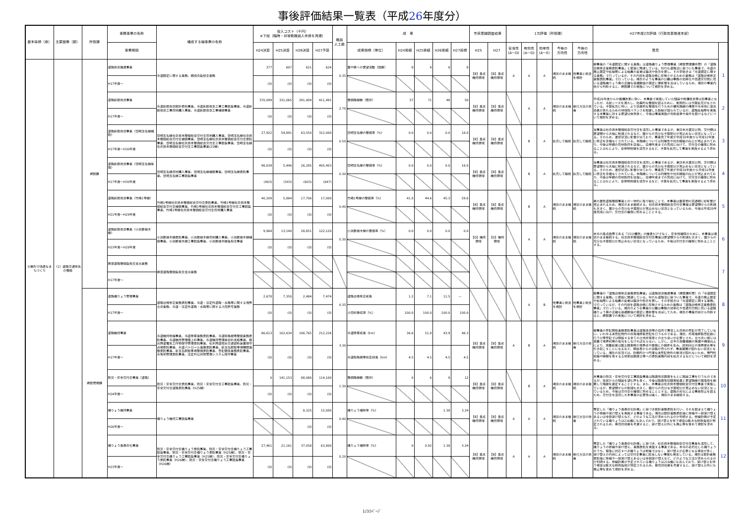事後評価結果一覧表（平成26年度分）
| 基本目標（章） | 主要施策（節） | 所管課 | 事務事業の名称 | 構成する細事業の名称 | 投入コスト（千円） ※下段（臨時・非常勤職員人件費を再掲） | | | | 職員 人工数 | 成 果 | | | | | 市民意識調査結果 | | 1次評価（所管課） | | | | | H27年度2次評価（行政改革推進本部） | | |
| --- | --- | --- | --- | --- | --- | --- | --- | --- | --- | --- | --- | --- | --- | --- | --- | --- | --- | --- | --- | --- | --- | --- | --- | --- |
| | | | 事業期間 | | H24決算 | H25決算 | H26決算 | H27予算 | | 成果指標（単位） | H24実績 | H25実績 | H26実績 | H27目標 | H25 | H27 | 妥当性 (A～D) | 有効性 (A～D) | 効率性 (A～E) | 今後の 方向性 | 今後の 方向性 | 意見 | | |
| ①便利で快適なまちづくり | （1）道路交通体系の整備 | 建設課 | 道路改良推進事業 | 市道認定に関する業務、期成会負担金業務 | 377 | 607 | 621 | 624 | 0.35 | 国や県への要望活動（回数） | 8 | 8 | 8 | 8 | 【B】重点維持領域 | 【B】重点維持領域 | A | A | A | 現状のまま継続 | 他事業と統合を検討 | 細事業の「市道認定に関する業務」は道路橋りょう管理事業（建設管理課所管）の「道路台帳修正業務委託事業」と密接に関連している。何れも道路法に基づいた事業で、市道の廃止認定や拡幅等による幅員の変更は議決や告示を要し、その手続きは「市道認定に関する業務」で行っているが、その内容を道路台帳に反映させるための業務は「道路台帳修正業務委託事業」で行っている。現在のような事業の分離は事務の効率化や普通交付税に用いる道路橋りょう費の正確な基礎数値の算定に悪影響を及ぼしているため、現在の事業内容から判断すると、建設課での実施について検討を求める。 | 1 | |
| | | | H17年度～ | | (0) | (0) | (0) | (0) | | | | | | | | | | | | | | | | |
| | | | 道路新設改良事業 | 市道新設改良設計委託事業、市道新設改良工事工事請負事業、市道新設改良工事用地購入事業、市道新設改良工事補償事業 | 370,099 | 331,065 | 291,409 | 411,491 | 2.70 | 整備路線数（箇所） | 57 | 71 | 48 | 50 | 【B】重点維持領域 | 【B】重点維持領域 | | A | A | 現状のまま継続 | 執行方法の改善 | 平成26年度からの機構改革に伴い、本事業で実施していた舗装や側溝改良等は別事業となったが、市民ニーズを満たし、効果的な整備を図るために、実質的には予算拡充がなされている。予算拡充に伴い、より効果的な整備を行うための優先路線の精査や市全体に波及効果が表れるための地域性バランスを配慮した取組が図られているが、道路拡幅等を実施する本事業に対する要望は依然多く、今後は事業実施の判断基準や条件を設けるなどについて検討を求める。 | 2 | |
| | | | H17年度～ | | (0) | (0) | (0) | (0) | | | | | | | | | | | | | | | | |
| | | | 道路新設改良事業（岱明玉名線補助） | 岱明玉名線社会資本整備総合交付金用地購入事業、岱明玉名線社会資本整備総合交付金補償事業、岱明玉名線社会資本整備総合交付金委託事業、岱明玉名線社会資本整備総合交付金工事請負事業、岱明玉名線社会資本整備総合交付金工事請負事業(25繰) | 27,922 | 54,891 | 63,550 | 312,000 | 0.50 | 岱明玉名線の整備率（%） | 0.0 | 0.0 | 0.0 | 18.0 | 【B】重点維持領域 | 【B】重点維持領域 | | B | A | 拡充して継続 | 拡充して継続 | 当事業は社会資本整備総合交付金を活用した事業であるが、東日本大震災以降、交付額は要望額から大幅に削減されるなど、国からの充分な予算配分が見込めない状況となっている。そのため、進捗状況に影響が出ており、事業完了年度が平成30年度から平成32年度に修正を余儀なくされている。本路線については利便性や社会機能の向上が見込まれており、今後は早期の用地取得を目指し、目標年度までの完成に向けて、交付金の確保に努めることはもとより、合併特例債を活用するなど、予算を拡充して事業を実施するよう求める。 | 3 | |
| | | | H17年度～H30年度 | | (0) | (0) | (0) | (0) | | | | | | | | | | | | | | | | |
| | | | 道路新設改良事業（岱明玉名線単独） | 岱明玉名線用地購入事業、岱明玉名線補償事業、岱明玉名線委託事業、岱明玉名線工事請負事業 | 96,639 | 5,446 | 26,285 | 405,403 | 0.30 | 岱明玉名線の整備率（%） | 0.0 | 0.0 | 0.0 | 18.0 | 【B】重点維持領域 | 【B】重点維持領域 | | B | A | 拡充して継続 | 拡充して継続 | 当事業は社会資本整備総合交付金を活用した事業であるが、東日本大震災以降、交付額は要望額から大幅に削減されるなど、国からの充分な予算配分が見込めない状況となっている。そのため、進捗状況に影響が出ており、事業完了年度が平成30年度から平成32年度に修正を余儀なくされている。本路線については利便性や社会機能の向上が見込まれており、今後は早期の用地取得を目指し、目標年度までの完成に向けて、交付金の確保に努めることはもとより、合併特例債を活用するなど、予算を拡充して事業を実施するよう求める。 | 4 | |
| | | | H17年度～H30年度 | | (463) | (543) | (603) | (647) | | | | | | | | | | | | | | | | |
| | | | 道路新設改良事業（竹崎1号線） | 竹崎1号線社会資本整備総合交付金委託事業、竹崎1号線社会資本整備総合交付金補償事業、竹崎1号線社会資本整備総合交付金工事請負事業、竹崎1号線社会資本整備総合交付金用地購入事業 | 40,209 | 5,884 | 17,706 | 17,000 | 0.40 | 竹崎1号線の整備率（%） | 41.0 | 44.6 | 45.3 | 59.6 | 【B】重点維持領域 | 【B】重点維持領域 | | B | A | 現状のまま継続 | 現状のまま継続 | 県の農免道路整備事業との一体的に取り組むことで、本事業は農産物の流通網に好影響が見込まれるため、現状のまま継続する。社会資本整備総合交付金事業は要望額からの削減も大きく、国からの充分な予算配分が見込めない状況となっているため、今後は平成29年度完成に向け、交付金の確保に努めることとする。 | 5 | |
| | | | H21年度～H29年度 | | (0) | (0) | (0) | (0) | | | | | | | | | | | | | | | | |
| | | | 道路新設改良事業（小浜繁根木線） | 小浜繁根木線委託事業、小浜繁根木線用地購入事業、小浜繁根木線補償事業、小浜繁根木線工事請負事業、小浜繁根木線負担金事業 | 9,964 | 13,140 | 28,851 | 122,120 | 0.30 | 小浜繁根木線の整備率（%） | 0.0 | 0.0 | 0.0 | 0.0 | 【D】維持領域 | 【D】維持領域 | | A | A | 現状のまま継続 | 現状のまま継続 | 本市の重点施策である「15分構想」の推進だけでなく、安全性確保のために、本事業は現状のまま継続する。社会資本整備総合交付金事業は要望額からの削減も大きく、国からの充分な予算配分が見込めない状況となっているため、今後は交付金の確保に努めることとする。 | 6 | |
| | | | H23年度～H28年度 | | (0) | (0) | (0) | (0) | | | | | | | | | | | | | | | | |
| | | | 県営道路整備負担金支出業務 | 県営道路整備負担金支出業務 | | | | | | | | | | | | | | | | | | | 7 | |
| | | | H17年度～ | | | | | | | | | | | | | | | | | | | | | |
| | | 建設管理課 | 道路橋りょう管理事業 | 道路台帳修正業務委託事業、市道・法定外道路・水路等に関する境界立会業務、市道・法定外道路・水路等に関する占用許可業務 | 2,678 | 7,350 | 2,484 | 7,474 | 0.35 | 道路台帳修正延長 | 1.2 | 7.1 | 11.5 | — | | | | A | B | 他事業と統合を検討 | 他事業と統合を検討 | 細事業の「道路台帳修正業務委託事業」は道路改良推進事業（建設課所管）の「市道認定に関する業務」と密接に関連している。何れも道路法に基づいた事業で、市道の廃止認定や拡幅等による幅員の変更は議決や告示を要し、その手続きは「市道認定に関する業務」で行っているが、その内容を道路台帳に反映させるための業務は「道路台帳修正業務委託事業」で行っている。現在のような事業の分離は事務の効率化や普通交付税に用いる道路橋りょう費の正確な基礎数値の算定に悪影響を及ぼしてため、現在の事業内容から判断すると、建設課での実施について検討を求める。 | 8 | |
| | | | H17年度～ | | (0) | (0) | (0) | (0) | | 占用料徴収率（%） | 100.0 | 100.0 | 100.0 | 100.0 | | | | | | | | | | |
| | | | 道路維持事業 | 市道維持修繕事業、市道除草業務委託事業、市道街路樹等整備業務委託事業、市道維持管理借上料事業、市道維持管理原材料支給事業、春出跨道電気工作物保守管理委託事業、松木跨道冠水交通遮断装置保守点検委託事業、市道パトロール業務委託事業、新玉名駅駐車場開閉業務委託事業、新玉名駅駐車場警備委託事業、登記関係業務委託事業、市有地管理委託事業、法定外公共物管理システム保守事業 | 86,613 | 102,634 | 106,765 | 212,226 | 3.30 | 市道除草延長（km） | 36.6 | 51.8 | 43.9 | 46.3 | 【B】重点維持領域 | 【B】重点維持領域 | A | B | A | 現状のまま継続 | 執行方法の改善 | 細事業の登記関係業務委託事業は道路改良等の目的で買収した用地の登記が完了していない、いわゆる未登記物件の所有権移転登記を行うものである。現在、所有権移転登記前に行う分筆登記では隣接する全ての土地所有者との立ち合いが必要とされ、立ち会い前には測量で境界杭等の復元をしなければならない。しかし、近年の測量機器の発展や精度向上により、測量結果は国土調査時の境界点や面積との誤差を生み、民地同士の境界揉め等を引き起こすことになるなど、隣接者からの承諾が得られず、事業展開が図れない状況となっている。現在の状況では、計画的かつ円滑な未登記物件の解消が図れないため、専門的知識や経験を有する土地家屋調査士等への委託業務内容を拡大するなどについて検討を求める。 | 9 | |
| | | | H17年度～ | | (0) | (0) | (0) | (0) | | 市道街路樹等剪定延長（km） | 4.5 | 4.5 | 4.5 | 4.5 | | | | | | | | | | |
| | | | 防災・安全交付金事業（道路） | 防災・安全交付金委託事業、防災・安全交付金工事請負事業、防災・安全交付金道路委託事業（H25繰） | 0 | 141,153 | 88,080 | 114,100 | 1.30 | 整備路線数（箇所） | 0 | 6 | 9 | 12 | 【B】重点維持領域 | 【B】重点維持領域 | | B | A | 現状のまま継続 | 現状のまま継続 | 本事業の防災・安全交付金工事請負事業は路面性状調査をもとに舗装工事を行うものであるが、住民からの舗装を望む声も多く、今後は路面性状調査結果と要望路線の緊急性を勘案して路線を選定することとする。また、本事業は社会資本整備総合交付金事業で実施しているが、要望額からの削減も大きく、国からの充分な予算配分が見込めない状況となっているため、今後は交付金の確保に努めることとする。道路の劣化による事故防止を図るため、交付金を活用した本事業の必要性は高く、現状のまま継続する。 | 10 | |
| | | | H24年度～ | | (0) | (0) | (0) | (0) | | | | | | | | | | | | | | | | |
| | | | 橋りょう維持事業 | 橋りょう維持工事請負事業 | | | 8,325 | 15,000 | 0.40 | 橋りょう補修率（%） | | | 1.38 | 3.24 | 【B】重点維持領域 | 【B】重点維持領域 | A | A | A | 現状のまま継続 | 執行方法の改善 | 策定した「橋りょう長寿命化計画」に基づき設計業務委託を行い、それを踏まえて橋りょうの修繕や架け替えを実施する事業である。現在は設計業務委託後に修繕や一部架け替えあるいは全部架け替えなど、どのような工法が求められるのか判明する。修繕計画が予定されている橋りょうは216橋にも及んでおり、架け替えを伴う場合は膨大な財政負担が想定されるため、費用対効果を考慮すると、架け替え以外にも廃止等を含めて検討を求める。 | 11 | |
| | | | H26年度～ | | | | (0) | (0) | | | | | | | | | | | | | | | | |
| | | | 橋りょう長寿命化事業 | 防災・安全交付金橋りょう委託事業、防災・安全交付金橋りょう工事請負事業、防災・安全交付金橋りょう委託事業（H25繰）、防災・安全交付金橋りょう工事請負事業（H25繰）、防災・安全交付金橋りょう委託事業（H26繰）、防災・安全交付金橋りょう工事請負事業（H26繰） | 27,461 | 21,161 | 37,058 | 63,800 | 0.20 | 橋りょう補修率（%） | 0 | 0.92 | 1.38 | 3.24 | 【B】重点維持領域 | 【B】重点維持領域 | A | A | A | 現状のまま継続 | 執行方法の改善 | 策定した「橋りょう長寿命化計画」に基づき、社会資本整備総合交付金事業を活用して、橋りょうの修繕や架け替え、業務委託を実施する事業である。本市の老朽化した橋りょうのうち、緊急に対応すべき橋りょうは修繕ではなく、架け替えが必要となる場合が多く、架け替えの内容によっては交付金事業に該当しない事態も発生している。現在は設計業務委託後に修繕や一部架け替えあるいは全部架け替えなど、どのような工法が求められるのか判明する。修繕計画が予定されている橋りょうは216橋にも及んでおり、架け替えを伴う場合は膨大な財政負担が想定されるため、費用対効果を考慮すると、架け替え以外にも廃止等を含めて検討を求める。 | 12 | |
| | | | H23年度～ | | (0) | (0) | (0) | (0) | | | | | | | | | | | | | | | | |
1/35ﾍﾟｰｼﾞ